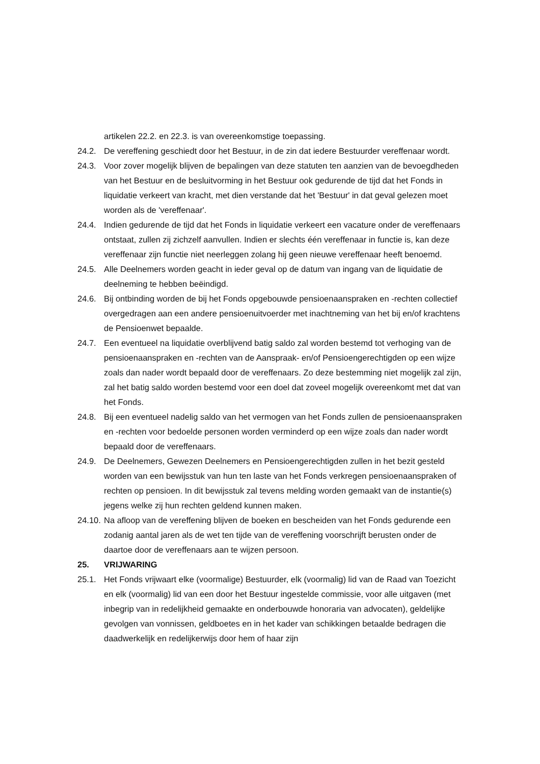artikelen 22.2. en 22.3. is van overeenkomstige toepassing.
24.2. De vereffening geschiedt door het Bestuur, in de zin dat iedere Bestuurder vereffenaar wordt.
24.3. Voor zover mogelijk blijven de bepalingen van deze statuten ten aanzien van de bevoegdheden van het Bestuur en de besluitvorming in het Bestuur ook gedurende de tijd dat het Fonds in liquidatie verkeert van kracht, met dien verstande dat het 'Bestuur' in dat geval gelezen moet worden als de 'vereffenaar'.
24.4. Indien gedurende de tijd dat het Fonds in liquidatie verkeert een vacature onder de vereffenaars ontstaat, zullen zij zichzelf aanvullen. Indien er slechts één vereffenaar in functie is, kan deze vereffenaar zijn functie niet neerleggen zolang hij geen nieuwe vereffenaar heeft benoemd.
24.5. Alle Deelnemers worden geacht in ieder geval op de datum van ingang van de liquidatie de deelneming te hebben beëindigd.
24.6. Bij ontbinding worden de bij het Fonds opgebouwde pensioenaanspraken en -rechten collectief overgedragen aan een andere pensioenuitvoerder met inachtneming van het bij en/of krachtens de Pensioenwet bepaalde.
24.7. Een eventueel na liquidatie overblijvend batig saldo zal worden bestemd tot verhoging van de pensioenaanspraken en -rechten van de Aanspraak- en/of Pensioengerechtigden op een wijze zoals dan nader wordt bepaald door de vereffenaars. Zo deze bestemming niet mogelijk zal zijn, zal het batig saldo worden bestemd voor een doel dat zoveel mogelijk overeenkomt met dat van het Fonds.
24.8. Bij een eventueel nadelig saldo van het vermogen van het Fonds zullen de pensioenaanspraken en -rechten voor bedoelde personen worden verminderd op een wijze zoals dan nader wordt bepaald door de vereffenaars.
24.9. De Deelnemers, Gewezen Deelnemers en Pensioengerechtigden zullen in het bezit gesteld worden van een bewijsstuk van hun ten laste van het Fonds verkregen pensioenaanspraken of rechten op pensioen. In dit bewijsstuk zal tevens melding worden gemaakt van de instantie(s) jegens welke zij hun rechten geldend kunnen maken.
24.10.
Na afloop van de vereffening blijven de boeken en bescheiden van het Fonds gedurende een zodanig aantal jaren als de wet ten tijde van de vereffening voorschrijft berusten onder de daartoe door de vereffenaars aan te wijzen persoon.
25. VRIJWARING
25.1. Het Fonds vrijwaart elke (voormalige) Bestuurder, elk (voormalig) lid van de Raad van Toezicht en elk (voormalig) lid van een door het Bestuur ingestelde commissie, voor alle uitgaven (met inbegrip van in redelijkheid gemaakte en onderbouwde honoraria van advocaten), geldelijke gevolgen van vonnissen, geldboetes en in het kader van schikkingen betaalde bedragen die daadwerkelijk en redelijkerwijs door hem of haar zijn